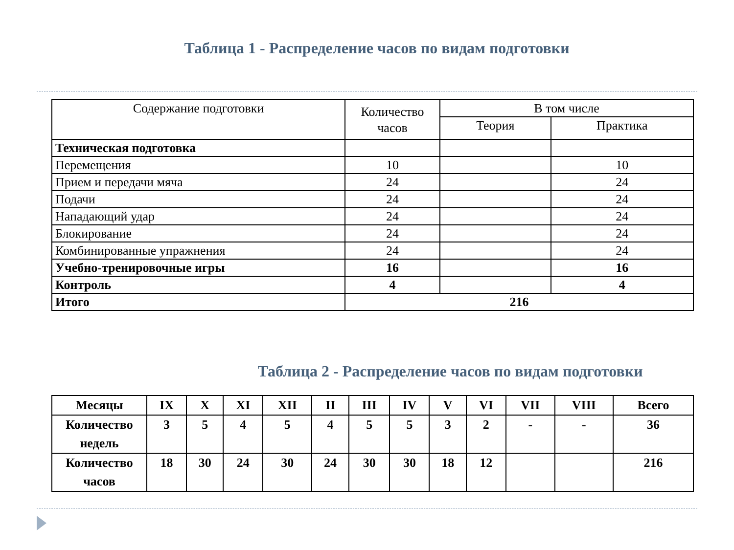Таблица 1 - Распределение часов по видам подготовки
| Содержание подготовки | Количество часов | В том числе | |
| --- | --- | --- | --- |
| | | Теория | Практика |
| Техническая подготовка | | | |
| Перемещения | 10 | | 10 |
| Прием и передачи мяча | 24 | | 24 |
| Подачи | 24 | | 24 |
| Нападающий удар | 24 | | 24 |
| Блокирование | 24 | | 24 |
| Комбинированные упражнения | 24 | | 24 |
| Учебно-тренировочные игры | 16 | | 16 |
| Контроль | 4 | | 4 |
| Итого | 216 | | |
Таблица 2 - Распределение часов по видам подготовки
| Месяцы | IX | X | XI | XII | II | III | IV | V | VI | VII | VIII | Всего |
| Количество недель | 3 | 5 | 4 | 5 | 4 | 5 | 5 | 3 | 2 | - | - | 36 |
| Количество часов | 18 | 30 | 24 | 30 | 24 | 30 | 30 | 18 | 12 | | | 216 |